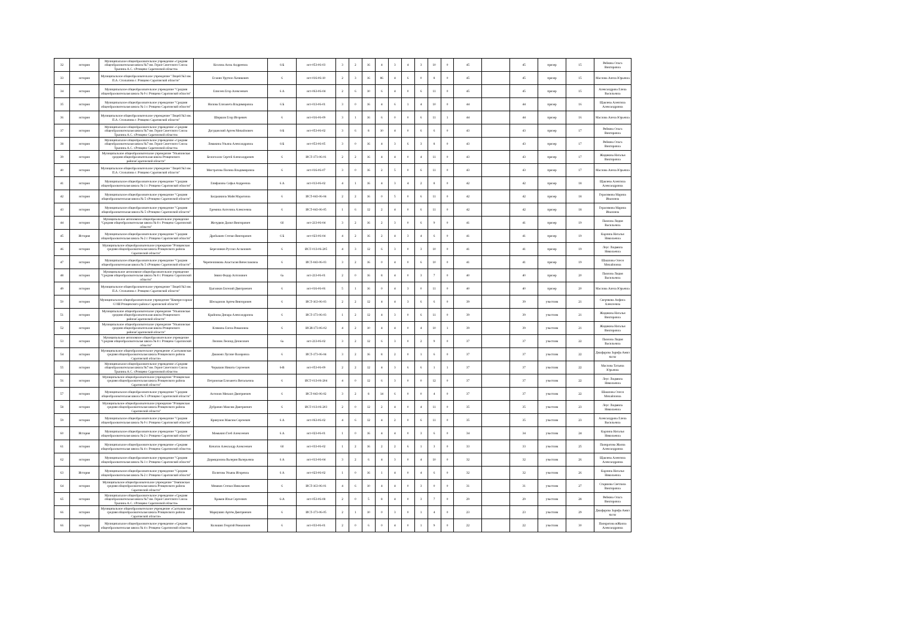| 32 | история | Муниципальное общеобразовательное учреждение «Средняя общеобразовательная школа №7 им. Героя Советского Союза Трынина А.С. г.Ртищево Саратовской области» | Козлова Анна Андреевна | 6-Б | ист-053-06-03 | 3 | 2 | 16 | 4 | 3 | 4 | 3 | 10 | 0 | 45 | | 45 | призер | 15 | Рябкова Ольга Викторовна |
| 33 | история | Муниципальное общеобразовательное учреждение "Лицей №3 им. П.А. Столыпина г. Ртищево Саратовской области" | Еганян Урутюн Хачикович | 6 | ист-016-06-10 | 2 | 3 | 16 | 86 | 4 | 6 | 0 | 8 | 0 | 45 | | 45 | призер | 15 | Маслова Алена Юрьевна |
| 34 | история | Муниципальное общеобразовательное учреждение "Средняя общеобразовательная школа № 9 г. Ртищево Саратовской области" | Елисеев Егор Алексеевич | 6 А | ист-063-06-04 | 2 | 6 | 10 | 6 | 4 | 0 | 6 | 11 | 0 | 45 | | 45 | призер | 15 | Александрова Елена Васильевна |
| 35 | история | Муниципальное общеобразовательное учреждение "Средняя общеобразовательная школа № 1 г. Ртищево Саратовской области" | Нилова Елизавета Владимировна | 6 Б | ист-013-06-01 | 3 | 0 | 16 | 4 | 6 | 1 | 4 | 10 | 0 | 44 | | 44 | призер | 16 | Щавлева Алевтина Александровна |
| 36 | история | Муниципальное общеобразовательное учреждение "Лицей №3 им. П.А. Столыпина г. Ртищево Саратовской области" | Ширшов Егор Игоревич | 6 | ист-016-06-09 | 3 | 1 | 16 | 6 | 0 | 0 | 6 | 11 | 1 | 44 | | 44 | призер | 16 | Маслова Алена Юрьевна |
| 37 | история | Муниципальное общеобразовательное учреждение «Средняя общеобразовательная школа №7 им. Героя Советского Союза Трынина А.С. г.Ртищево Саратовской области» | Догудовский Артем Михайлович | 6-Б | ист-053-06-02 | 3 | 6 | 8 | 10 | 4 | 0 | 6 | 6 | 0 | 43 | | 43 | призер | 17 | Рябкова Ольга Викторовна |
| 38 | история | Муниципальное общеобразовательное учреждение «Средняя общеобразовательная школа №7 им. Героя Советского Союза Трынина А.С. г.Ртищево Саратовской области» | Ломакина Ульяна Александровна | 6-Б | ист-053-06-05 | 3 | 0 | 16 | 4 | 3 | 6 | 3 | 8 | 0 | 43 | | 43 | призер | 17 | Рябкова Ольга Викторовна |
| 39 | история | Муниципальное общеобразовательное учреждение "Ульяновская средняя общеобразовательная школа Ртищевского районаСаратовской области" | Белоглазов Сергей Александрович | 6 | ИСТ-173-06-01 | 2 | 2 | 16 | 4 | 4 | 0 | 4 | 11 | 0 | 43 | | 43 | призер | 17 | Жидикова Наталья Викторовна |
| 40 | история | Муниципальное общеобразовательное учреждение "Лицей №3 им. П.А. Столыпина г. Ртищево Саратовской области" | Мистратова Полина Владимировна | 6 | ист-016-06-07 | 3 | 0 | 16 | 2 | 5 | 0 | 6 | 11 | 0 | 43 | | 43 | призер | 17 | Маслова Алена Юрьевна |
| 41 | история | Муниципальное общеобразовательное учреждение "Средняя общеобразовательная школа № 1 г. Ртищево Саратовской области" | Епифанова Софья Андреевна | 6 А | ист-013-06-02 | 4 | 1 | 16 | 4 | 3 | 4 | 2 | 8 | 0 | 42 | | 42 | призер | 18 | Щавлева Алевтина Александровна |
| 42 | история | Муниципальное общеобразовательное учреждение "Средняя общеобразовательная школа № 5 г.Ртищево Саратовской области" | Багдашкина Майя Маратовна | 6 | ИСТ-043-06-04 | 2 | 2 | 16 | 0 | 5 | 0 | 6 | 11 | 0 | 42 | | 42 | призер | 18 | Герасимова Марина Ивановна |
| 43 | история | Муниципальное общеобразовательное учреждение "Средняя общеобразовательная школа № 5 г.Ртищево Саратовской области" | Еремина Ангелина Алексеевна | 6 | ИСТ-043-06-05 | 1 | 6 | 12 | 2 | 4 | 0 | 6 | 11 | 0 | 42 | | 42 | призер | 18 | Герасимова Марина Ивановна |
| 44 | история | Муниципальное автономное общеобразовательное учреждение "Средняя общеобразовательная школа № 8 г. Ртищево Саратовской области" | Желудков Данил Викторович | 6б | ист-213-06-04 | 3 | 2 | 16 | 2 | 3 | 0 | 6 | 9 | 0 | 41 | | 41 | призер | 19 | Павлова Лидия Васильевна |
| 45 | История | Муниципальное общеобразовательное учреждение "Средняя общеобразовательная школа № 2 г. Ртищево Саратовской области" | Дробышев Степан Викторович | 6 Б | ист-023-06-04 | 4 | 2 | 16 | 2 | 4 | 3 | 4 | 6 | 0 | 41 | | 41 | призер | 19 | Карлина Наталья Николаевна |
| 46 | история | Муниципальное общеобразовательное учреждение "Ртищевская средняя общеобразовательная школа Ртищевского района Саратовской области" | Березников Руслан Асланович | 6 | ИСТ-013-06-205 | 4 | 3 | 12 | 6 | 3 | 0 | 3 | 10 | 0 | 41 | | 41 | призер | 19 | Леус Людмила Николаевна |
| 47 | история | Муниципальное общеобразовательное учреждение "Средняя общеобразовательная школа № 5 г.Ртищево Саратовской области" | Черепенникова Анастасия Вячеславовна | 6 | ИСТ-043-06-03 | 3 | 2 | 16 | 0 | 4 | 0 | 6 | 10 | 0 | 41 | | 41 | призер | 19 | Шашлова Олеся Михайловна |
| 48 | история | Муниципальное автономное общеобразовательное учреждение "Средняя общеобразовательная школа № 8 г. Ртищево Саратовской области" | Зякин Федор Антонович | 6а | ист-213-06-01 | 2 | 0 | 16 | 8 | 4 | 0 | 3 | 7 | 0 | 40 | | 40 | призер | 20 | Павлова Лидия Васильевна |
| 49 | история | Муниципальное общеобразовательное учреждение "Лицей №3 им. П.А. Столыпина г. Ртищево Саратовской области" | Цыганков Евгений Дмитриевич | 6 | ист-016-06-06 | 5 | 1 | 16 | 0 | 4 | 3 | 0 | 11 | 0 | 40 | | 40 | призер | 20 | Маслова Алена Юрьевна |
| 50 | история | Муниципальное общеобразовательное учреждение "Компрессорная СОШ Ртищевского района Саратовской области" | Шеладонов Артем Викторович | 6 | ИСТ-163-06-03 | 2 | 2 | 12 | 4 | 4 | 3 | 6 | 6 | 0 | 39 | | 39 | участник | 21 | Сверчкова Анфиса Алексеевна |
| 51 | история | Муниципальное общеобразовательное учреждение "Ульяновская средняя общеобразовательная школа Ртищевского районаСаратовской области" | Крайнова Динара Александровна | 6 | ИСТ-173-06-03 | 1 | 2 | 12 | 4 | 3 | 0 | 6 | 11 | 0 | 39 | | 39 | участник | 21 | Жидикова Наталья Викторовна |
| 52 | история | Муниципальное общеобразовательное учреждение "Ульяновская средняя общеобразовательная школа Ртищевского районаСаратовской области" | Климова Елена Романовна | 6 | ИСИ-173-06-02 | 4 | 2 | 10 | 4 | 4 | 0 | 4 | 10 | 1 | 39 | | 39 | участник | 21 | Жидикова Наталья Викторовна |
| 53 | история | Муниципальное автономное общеобразовательное учреждение "Средняя общеобразовательная школа № 8 г. Ртищево Саратовской области" | Линник Леонид Денисович | 6а | ист-213-06-02 | 3 | 2 | 12 | 6 | 3 | 0 | 2 | 9 | 0 | 37 | | 37 | участник | 22 | Павлова Лидия Васильевна |
| 54 | история | Муниципальное общеобразовательное учреждение «Салтыковская средняя общеобразовательная школа Ртищевского района Саратовской области» | Джавоян Лусине Вазировна | 6 | ИСТ-173-06-04 | 3 | 2 | 16 | 8 | 2 | 0 | 1 | 6 | 0 | 37 | | 37 | участник | 22 | Джафарова Зарифа Амил кызы |
| 55 | история | Муниципальное общеобразовательное учреждение «Средняя общеобразовательная школа №7 им. Героя Советского Союза Трынина А.С. г.Ртищево Саратовской области» | Черышов Никита Сергеевич | 6-В | ист-053-06-09 | 2 | 2 | 12 | 4 | 3 | 6 | 6 | 1 | 1 | 37 | | 37 | участник | 22 | Маслова Татьяна Юрьевна |
| 56 | история | Муниципальное общеобразовательное учреждение "Ртищевская средняя общеобразовательная школа Ртищевского района Саратовской области" | Петровская Елизавета Витальевна | 6 | ИСТ-013-06-204 | 4 | 0 | 12 | 6 | 3 | 0 | 0 | 12 | 0 | 37 | | 37 | участник | 22 | Леус Людмила Николаевна |
| 57 | история | Муниципальное общеобразовательное учреждение "Средняя общеобразовательная школа № 5 г.Ртищево Саратовской области" | Антонов Михаил Дмитриевич | 6 | ИСТ-043-06-02 | 3 | 2 | 8 | 14 | 6 | 0 | 0 | 4 | 0 | 37 | | 37 | участник | 22 | Шашлова Олеся Михайловна |
| 58 | история | Муниципальное общеобразовательное учреждение "Ртищевская средняя общеобразовательная школа Ртищевского района Саратовской области" | Дубровин Максим Дмитриевич | 6 | ИСТ-013-06-203 | 2 | 0 | 12 | 2 | 4 | 0 | 4 | 11 | 0 | 35 | | 35 | участник | 23 | Леус Людмила Николаевна |
| 59 | история | Муниципальное общеобразовательное учреждение "Средняя общеобразовательная школа № 9 г. Ртищево Саратовской области" | Крикунов Максим Сергеевич | 6 А | ист-063-06-02 | 4 | 6 | 12 | 4 | 2 | 0 | 6 | 11 | 0 | 35 | | 35 | участник | 23 | Александрова Елена Васильевна |
| 60 | История | Муниципальное общеобразовательное учреждение "Средняя общеобразовательная школа № 2 г. Ртищево Саратовской области" | Мамыкин Глеб Алексеевич | 6 А | ист-023-06-01 | 1 | 0 | 16 | 4 | 4 | 0 | 3 | 6 | 0 | 34 | | 34 | участник | 24 | Карлина Наталья Николаевна |
| 61 | история | Муниципальное общеобразовательное учреждение «Средняя общеобразовательная школа № 4 г. Ртищево Саратовской области» | Кичатов Александр Алексеевич | 6б | ист-033-06-02 | 1 | 2 | 16 | 2 | 2 | 6 | 1 | 3 | 0 | 33 | | 33 | участник | 25 | Панкратова Жанна Александровна |
| 62 | история | Муниципальное общеобразовательное учреждение "Средняя общеобразовательная школа № 1 г. Ртищево Саратовской области" | Дормидонова Валерия Валерьевна | 6 А | ист-013-06-04 | 3 | 2 | 6 | 4 | 3 | 0 | 4 | 10 | 0 | 32 | | 32 | участник | 26 | Щавлева Алевтина Александровна |
| 63 | История | Муниципальное общеобразовательное учреждение "Средняя общеобразовательная школа № 2 г. Ртищево Саратовской области" | Политова Ульяна Игоревна | 6 А | ист-023-06-02 | 1 | 0 | 16 | 1 | 4 | 0 | 4 | 6 | 0 | 32 | | 32 | участник | 26 | Карлина Наталья Николаевна |
| 64 | история | Муниципальное общеобразовательное учреждение "Темповская средняя общеобразовательная школа Ртищевского района Саратовской области" | Мешков Степан Николаевич | 6 | ИСТ-163-06-01 | 4 | 6 | 10 | 4 | 4 | 0 | 3 | 0 | 0 | 31 | | 31 | участник | 27 | Старшова Светлана Викторовна |
| 65 | история | Муниципальное общеобразовательное учреждение «Средняя общеобразовательная школа №7 им. Героя Советского Союза Трынина А.С. г.Ртищево Саратовской области» | Храмов Илья Сергеевич | 6-А | ист-053-06-08 | 2 | 0 | 5 | 8 | 4 | 0 | 3 | 7 | 0 | 29 | | 29 | участник | 28 | Рябкова Ольга Викторовна |
| 66 | история | Муниципальное общеобразовательное учреждение «Салтыковская средняя общеобразовательная школа Ртищевского района Саратовской области» | Маркушин Артём Дмитриевич | 6 | ИСТ-173-06-05 | 2 | 1 | 10 | 0 | 3 | 0 | 1 | 4 | 0 | 23 | | 23 | участник | 29 | Джафарова Зарифа Амил кызы |
| 66 | история | Муниципальное общеобразовательное учреждение «Средняя общеобразовательная школа № 4 г. Ртищево Саратовской области» | Колошин Георгий Романович | 6 | ист-033-06-01 | 2 | 0 | 6 | 0 | 4 | 0 | 1 | 9 | 0 | 22 | | 22 | участник | 30 | Панкратова жЖанна Александровна |